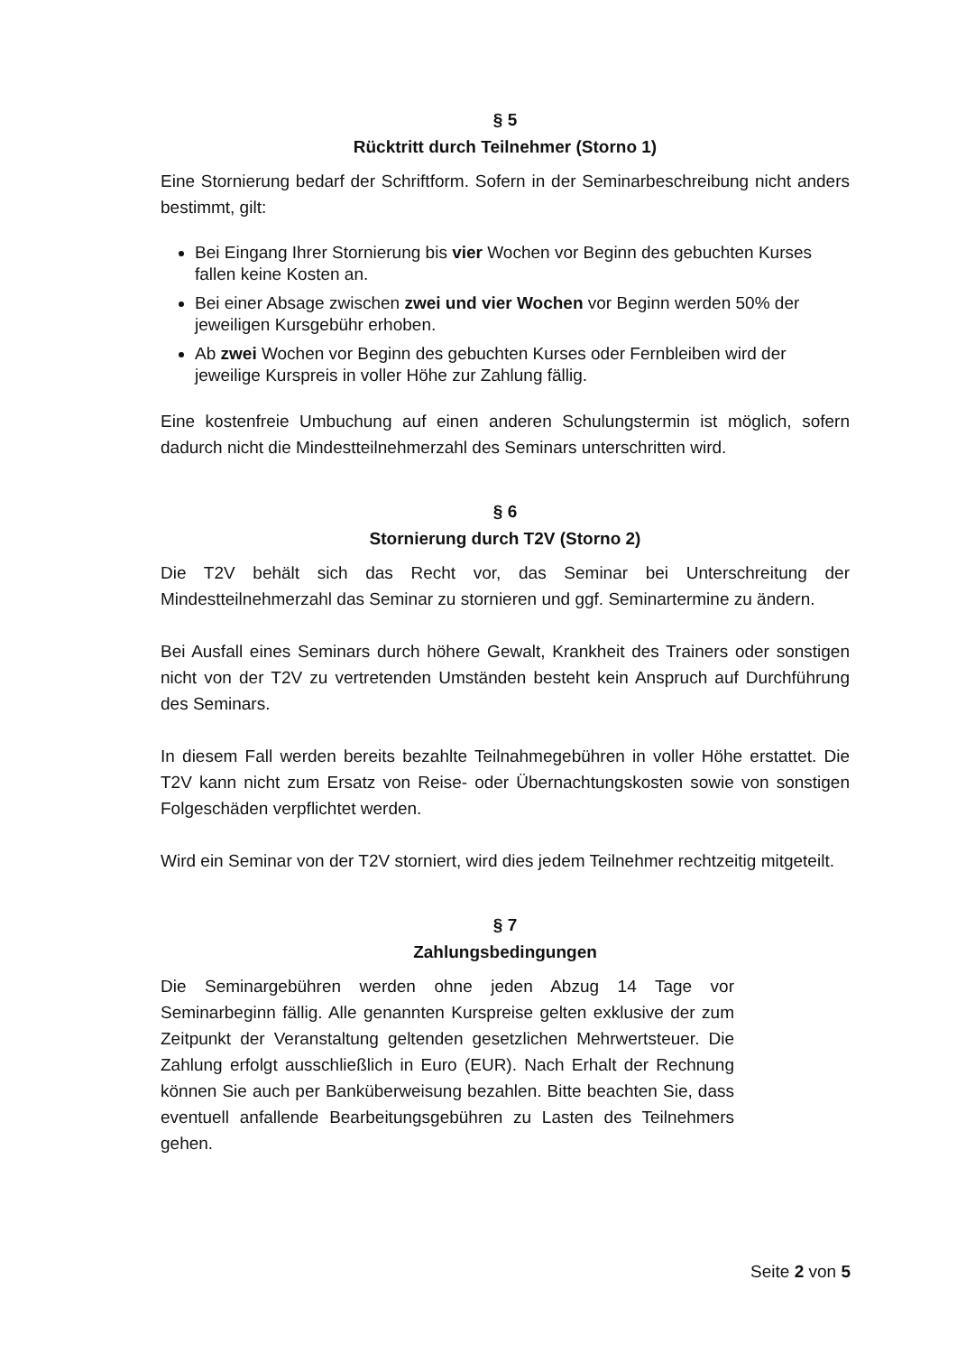§ 5
Rücktritt durch Teilnehmer (Storno 1)
Eine Stornierung bedarf der Schriftform. Sofern in der Seminarbeschreibung nicht anders bestimmt, gilt:
Bei Eingang Ihrer Stornierung bis vier Wochen vor Beginn des gebuchten Kurses fallen keine Kosten an.
Bei einer Absage zwischen zwei und vier Wochen vor Beginn werden 50% der jeweiligen Kursgebühr erhoben.
Ab zwei Wochen vor Beginn des gebuchten Kurses oder Fernbleiben wird der jeweilige Kurspreis in voller Höhe zur Zahlung fällig.
Eine kostenfreie Umbuchung auf einen anderen Schulungstermin ist möglich, sofern dadurch nicht die Mindestteilnehmerzahl des Seminars unterschritten wird.
§ 6
Stornierung durch T2V (Storno 2)
Die T2V behält sich das Recht vor, das Seminar bei Unterschreitung der Mindestteilnehmerzahl das Seminar zu stornieren und ggf. Seminartermine zu ändern.
Bei Ausfall eines Seminars durch höhere Gewalt, Krankheit des Trainers oder sonstigen nicht von der T2V zu vertretenden Umständen besteht kein Anspruch auf Durchführung des Seminars.
In diesem Fall werden bereits bezahlte Teilnahmegebühren in voller Höhe erstattet. Die T2V kann nicht zum Ersatz von Reise- oder Übernachtungskosten sowie von sonstigen Folgeschäden verpflichtet werden.
Wird ein Seminar von der T2V storniert, wird dies jedem Teilnehmer rechtzeitig mitgeteilt.
§ 7
Zahlungsbedingungen
Die Seminargebühren werden ohne jeden Abzug 14 Tage vor Seminarbeginn fällig. Alle genannten Kurspreise gelten exklusive der zum Zeitpunkt der Veranstaltung geltenden gesetzlichen Mehrwertsteuer. Die Zahlung erfolgt ausschließlich in Euro (EUR). Nach Erhalt der Rechnung können Sie auch per Banküberweisung bezahlen. Bitte beachten Sie, dass eventuell anfallende Bearbeitungsgebühren zu Lasten des Teilnehmers gehen.
Seite 2 von 5